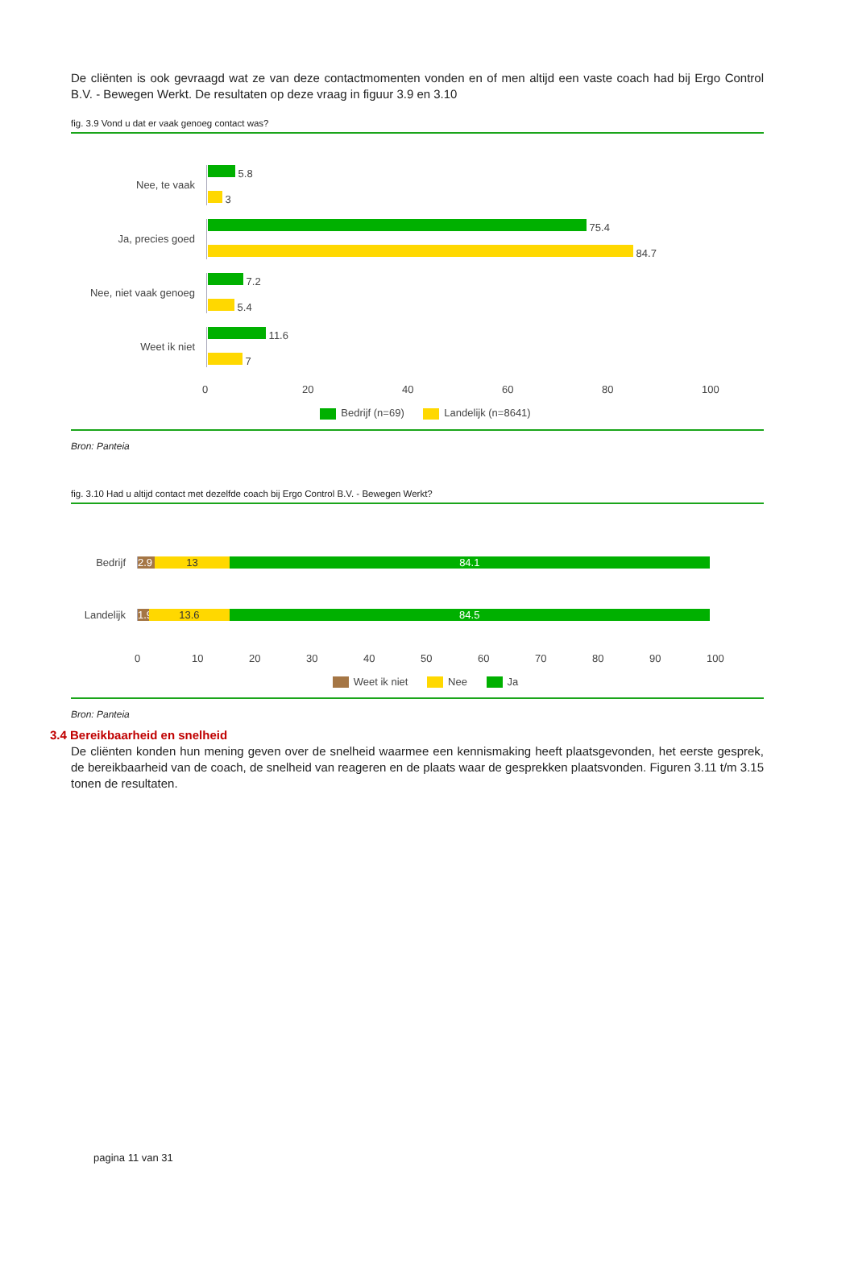De cliënten is ook gevraagd wat ze van deze contactmomenten vonden en of men altijd een vaste coach had bij Ergo Control B.V. - Bewegen Werkt. De resultaten op deze vraag in figuur 3.9 en 3.10
fig. 3.9 Vond u dat er vaak genoeg contact was?
Nee, te vaak
5.8
3
Ja, precies goed
75.4
84.7
Nee, niet vaak genoeg
7.2
5.4
Weet ik niet
11.6
7
0 20 40 60 80 100
Bedrijf (n=69) Landelijk (n=8641)
Bron: Panteia
fig. 3.10 Had u altijd contact met dezelfde coach bij Ergo Control B.V. - Bewegen Werkt?
Bedrijf
2.9 13 84.1
Landelijk
1.9 13.6 84.5
0 10 20 30 40 50 60 70 80 90 100
Weet ik niet Nee Ja
Bron: Panteia
3.4 Bereikbaarheid en snelheid
De cliënten konden hun mening geven over de snelheid waarmee een kennismaking heeft plaatsgevonden, het eerste gesprek, de bereikbaarheid van de coach, de snelheid van reageren en de plaats waar de gesprekken plaatsvonden. Figuren 3.11 t/m 3.15 tonen de resultaten.
pagina 11 van 31